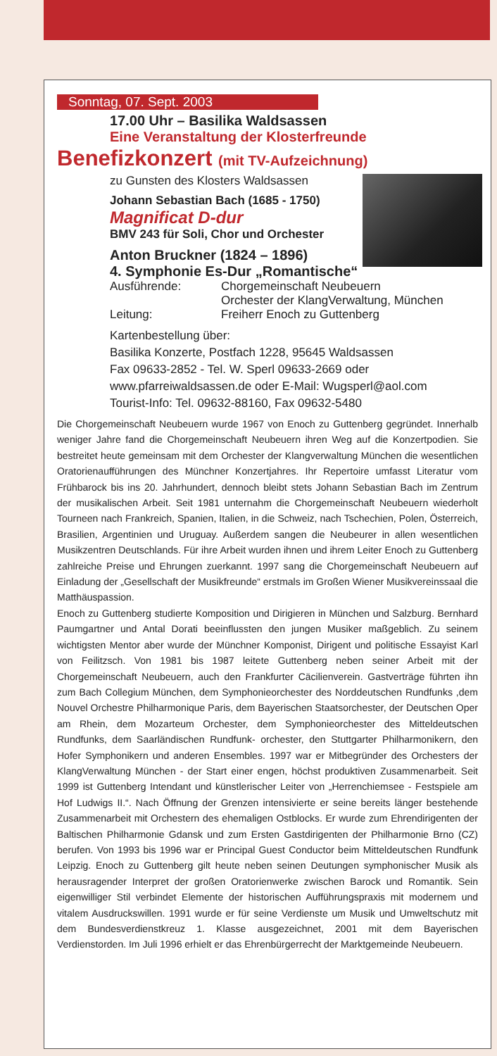Sonntag, 07. Sept. 2003
17.00 Uhr – Basilika Waldsassen
Eine Veranstaltung der Klosterfreunde
Benefizkonzert (mit TV-Aufzeichnung)
zu Gunsten des Klosters Waldsassen
Johann Sebastian Bach (1685 - 1750)
Magnificat D-dur
BMV 243 für Soli, Chor und Orchester
Anton Bruckner (1824 – 1896)
4. Symphonie Es-Dur „Romantische“
Ausführende: Chorgemeinschaft Neubeuern
Orchester der KlangVerwaltung, München
Leitung: Freiherr Enoch zu Guttenberg
Kartenbestellung über:
Basilika Konzerte, Postfach 1228, 95645 Waldsassen
Fax 09633-2852 - Tel. W. Sperl 09633-2669 oder
www.pfarreiwaldsassen.de oder E-Mail: Wugsperl@aol.com
Tourist-Info: Tel. 09632-88160, Fax 09632-5480
Die Chorgemeinschaft Neubeuern wurde 1967 von Enoch zu Guttenberg gegründet. Innerhalb weniger Jahre fand die Chorgemeinschaft Neubeuern ihren Weg auf die Konzertpodien. Sie bestreitet heute gemeinsam mit dem Orchester der Klangverwaltung München die wesentlichen Oratorienaufführungen des Münchner Konzertjahres. Ihr Repertoire umfasst Literatur vom Frühbarock bis ins 20. Jahrhundert, dennoch bleibt stets Johann Sebastian Bach im Zentrum der musikalischen Arbeit. Seit 1981 unternahm die Chorgemeinschaft Neubeuern wiederholt Tourneen nach Frankreich, Spanien, Italien, in die Schweiz, nach Tschechien, Polen, Österreich, Brasilien, Argentinien und Uruguay. Außerdem sangen die Neubeurer in allen wesentlichen Musikzentren Deutschlands. Für ihre Arbeit wurden ihnen und ihrem Leiter Enoch zu Guttenberg zahlreiche Preise und Ehrungen zuerkannt. 1997 sang die Chorgemeinschaft Neubeuern auf Einladung der „Gesellschaft der Musikfreunde“ erstmals im Großen Wiener Musikvereinssaal die Matthäuspassion.
Enoch zu Guttenberg studierte Komposition und Dirigieren in München und Salzburg. Bernhard Paumgartner und Antal Dorati beeinflussten den jungen Musiker maßgeblich. Zu seinem wichtigsten Mentor aber wurde der Münchner Komponist, Dirigent und politische Essayist Karl von Feilitzsch. Von 1981 bis 1987 leitete Guttenberg neben seiner Arbeit mit der Chorgemeinschaft Neubeuern, auch den Frankfurter Cäcilienverein. Gastverträge führten ihn zum Bach Collegium München, dem Symphonieorchester des Norddeutschen Rundfunks ,dem Nouvel Orchestre Philharmonique Paris, dem Bayerischen Staatsorchester, der Deutschen Oper am Rhein, dem Mozarteum Orchester, dem Symphonieorchester des Mitteldeutschen Rundfunks, dem Saarländischen Rundfunk- orchester, den Stuttgarter Philharmonikern, den Hofer Symphonikern und anderen Ensembles. 1997 war er Mitbegründer des Orchesters der KlangVerwaltung München - der Start einer engen, höchst produktiven Zusammenarbeit. Seit 1999 ist Guttenberg Intendant und künstlerischer Leiter von „Herrenchiemsee - Festspiele am Hof Ludwigs II.“. Nach Öffnung der Grenzen intensivierte er seine bereits länger bestehende Zusammenarbeit mit Orchestern des ehemaligen Ostblocks. Er wurde zum Ehrendirigenten der Baltischen Philharmonie Gdansk und zum Ersten Gastdirigenten der Philharmonie Brno (CZ) berufen. Von 1993 bis 1996 war er Principal Guest Conductor beim Mitteldeutschen Rundfunk Leipzig. Enoch zu Guttenberg gilt heute neben seinen Deutungen symphonischer Musik als herausragender Interpret der großen Oratorienwerke zwischen Barock und Romantik. Sein eigenwilliger Stil verbindet Elemente der historischen Aufführungspraxis mit modernem und vitalem Ausdruckswillen. 1991 wurde er für seine Verdienste um Musik und Umweltschutz mit dem Bundesverdienstkreuz 1. Klasse ausgezeichnet, 2001 mit dem Bayerischen Verdienstorden. Im Juli 1996 erhielt er das Ehrenbürgerrecht der Marktgemeinde Neubeuern.